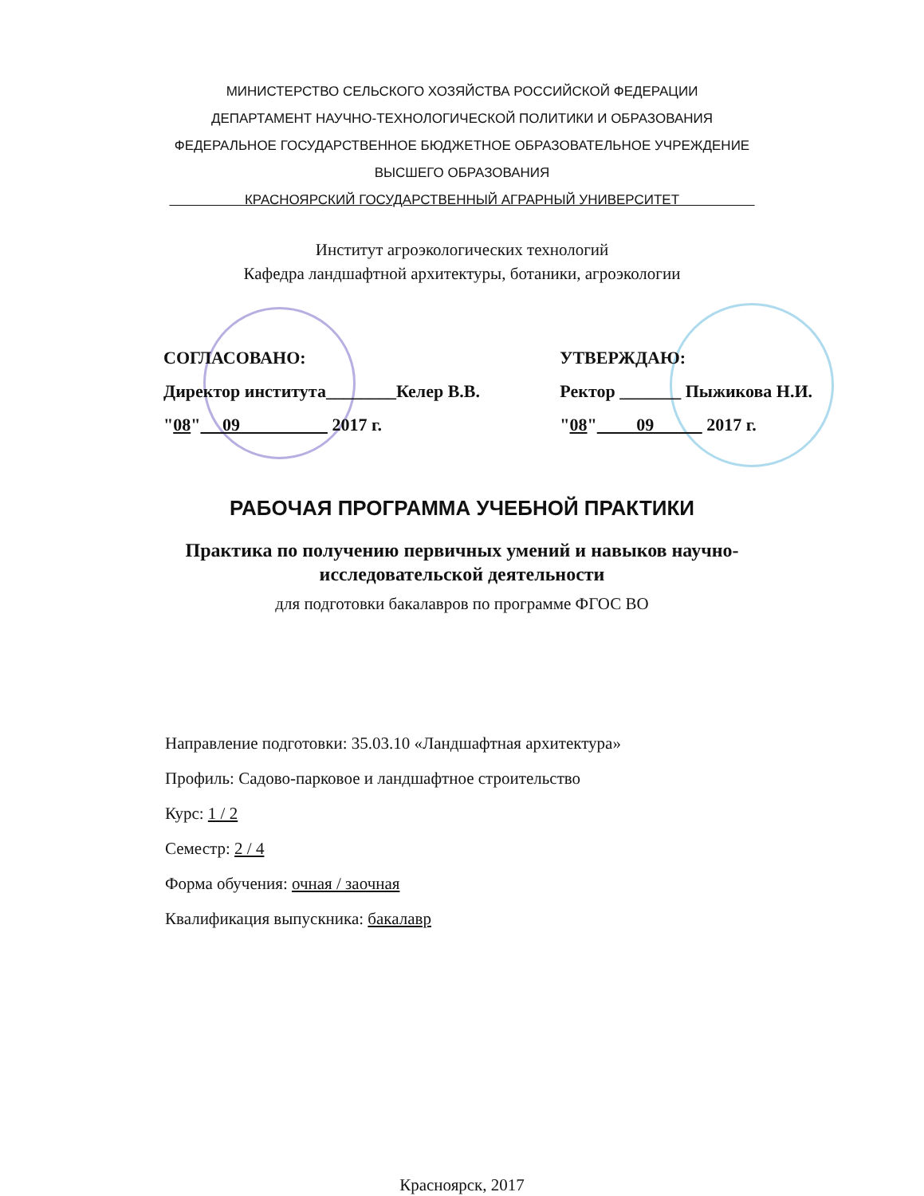МИНИСТЕРСТВО СЕЛЬСКОГО ХОЗЯЙСТВА РОССИЙСКОЙ ФЕДЕРАЦИИ
ДЕПАРТАМЕНТ НАУЧНО-ТЕХНОЛОГИЧЕСКОЙ ПОЛИТИКИ И ОБРАЗОВАНИЯ
ФЕДЕРАЛЬНОЕ ГОСУДАРСТВЕННОЕ БЮДЖЕТНОЕ ОБРАЗОВАТЕЛЬНОЕ УЧРЕЖДЕНИЕ
ВЫСШЕГО ОБРАЗОВАНИЯ
КРАСНОЯРСКИЙ ГОСУДАРСТВЕННЫЙ АГРАРНЫЙ УНИВЕРСИТЕТ
Институт агроэкологических технологий
Кафедра ландшафтной архитектуры, ботаники, агроэкологии
СОГЛАСОВАНО:
Директор института________Келер В.В.
"08" 09 2017 г.
УТВЕРЖДАЮ:
Ректор _______ Пыжикова Н.И.
"08" 09 2017 г.
РАБОЧАЯ ПРОГРАММА УЧЕБНОЙ ПРАКТИКИ
Практика по получению первичных умений и навыков научно-исследовательской деятельности
для подготовки бакалавров по программе ФГОС ВО
Направление подготовки: 35.03.10 «Ландшафтная архитектура»
Профиль: Садово-парковое и ландшафтное строительство
Курс: 1 / 2
Семестр: 2 / 4
Форма обучения: очная / заочная
Квалификация выпускника: бакалавр
Красноярск, 2017